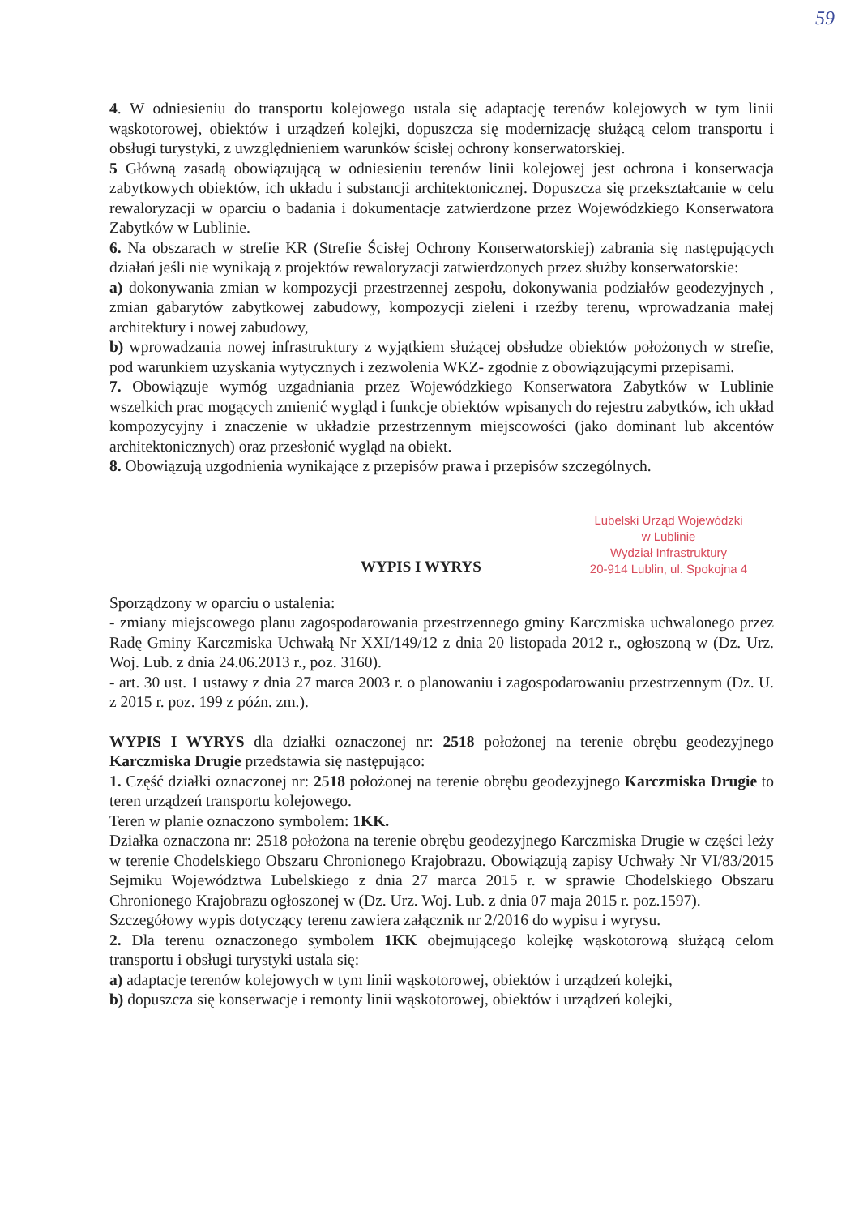59
4. W odniesieniu do transportu kolejowego ustala się adaptację terenów kolejowych w tym linii wąskotorowej, obiektów i urządzeń kolejki, dopuszcza się modernizację służącą celom transportu i obsługi turystyki, z uwzględnieniem warunków ścisłej ochrony konserwatorskiej.
5 Główną zasadą obowiązującą w odniesieniu terenów linii kolejowej jest ochrona i konserwacja zabytkowych obiektów, ich układu i substancji architektonicznej. Dopuszcza się przekształcanie w celu rewaloryzacji w oparciu o badania i dokumentacje zatwierdzone przez Wojewódzkiego Konserwatora Zabytków w Lublinie.
6. Na obszarach w strefie KR (Strefie Ścisłej Ochrony Konserwatorskiej) zabrania się następujących działań jeśli nie wynikają z projektów rewaloryzacji zatwierdzonych przez służby konserwatorskie:
a) dokonywania zmian w kompozycji przestrzennej zespołu, dokonywania podziałów geodezyjnych , zmian gabarytów zabytkowej zabudowy, kompozycji zieleni i rzeźby terenu, wprowadzania małej architektury i nowej zabudowy,
b) wprowadzania nowej infrastruktury z wyjątkiem służącej obsłudze obiektów położonych w strefie, pod warunkiem uzyskania wytycznych i zezwolenia WKZ- zgodnie z obowiązującymi przepisami.
7. Obowiązuje wymóg uzgadniania przez Wojewódzkiego Konserwatora Zabytków w Lublinie wszelkich prac mogących zmienić wygląd i funkcje obiektów wpisanych do rejestru zabytków, ich układ kompozycyjny i znaczenie w układzie przestrzennym miejscowości (jako dominant lub akcentów architektonicznych) oraz przesłonić wygląd na obiekt.
8. Obowiązują uzgodnienia wynikające z przepisów prawa i przepisów szczególnych.
WYPIS I WYRYS
Lubelski Urząd Wojewódzki
w Lublinie
Wydział Infrastruktury
20-914 Lublin, ul. Spokojna 4
Sporządzony w oparciu o ustalenia:
- zmiany miejscowego planu zagospodarowania przestrzennego gminy Karczmiska uchwalonego przez Radę Gminy Karczmiska Uchwałą Nr XXI/149/12 z dnia 20 listopada 2012 r., ogłoszoną w (Dz. Urz. Woj. Lub. z dnia 24.06.2013 r., poz. 3160).
- art. 30 ust. 1 ustawy z dnia 27 marca 2003 r. o planowaniu i zagospodarowaniu przestrzennym (Dz. U. z 2015 r. poz. 199 z późn. zm.).
WYPIS I WYRYS dla działki oznaczonej nr: 2518 położonej na terenie obrębu geodezyjnego Karczmiska Drugie przedstawia się następująco:
1. Część działki oznaczonej nr: 2518 położonej na terenie obrębu geodezyjnego Karczmiska Drugie to teren urządzeń transportu kolejowego.
Teren w planie oznaczono symbolem: 1KK.
Działka oznaczona nr: 2518 położona na terenie obrębu geodezyjnego Karczmiska Drugie w części leży w terenie Chodelskiego Obszaru Chronionego Krajobrazu. Obowiązują zapisy Uchwały Nr VI/83/2015 Sejmiku Województwa Lubelskiego z dnia 27 marca 2015 r. w sprawie Chodelskiego Obszaru Chronionego Krajobrazu ogłoszonej w (Dz. Urz. Woj. Lub. z dnia 07 maja 2015 r. poz.1597).
Szczegółowy wypis dotyczący terenu zawiera załącznik nr 2/2016 do wypisu i wyrysu.
2. Dla terenu oznaczonego symbolem 1KK obejmującego kolejkę wąskotorową służącą celom transportu i obsługi turystyki ustala się:
a) adaptacje terenów kolejowych w tym linii wąskotorowej, obiektów i urządzeń kolejki,
b) dopuszcza się konserwacje i remonty linii wąskotorowej, obiektów i urządzeń kolejki,